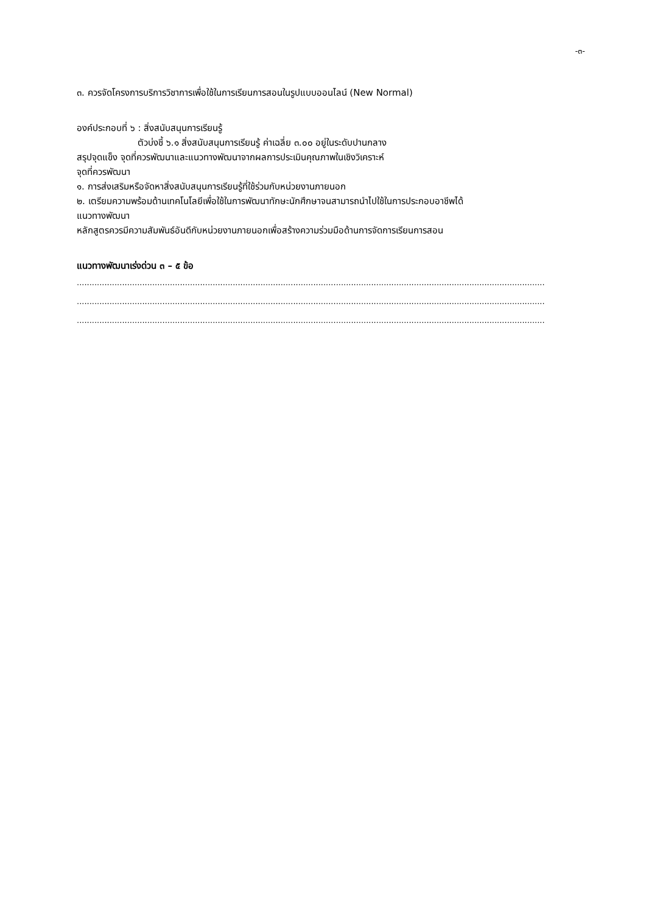-๓-
๓. ควรจัดโครงการบริการวิชาการเพื่อใช้ในการเรียนการสอนในรูปแบบออนไลน์ (New Normal)
องค์ประกอบที่ ๖ : สิ่งสนับสนุนการเรียนรู้
ตัวบ่งชี้ ๖.๑ สิ่งสนับสนุนการเรียนรู้ ค่าเฉลี่ย ๓.๐๐ อยู่ในระดับปานกลาง
สรุปจุดแข็ง จุดที่ควรพัฒนาและแนวทางพัฒนาจากผลการประเมินคุณภาพในเชิงวิเคราะห์
จุดที่ควรพัฒนา
๑. การส่งเสริมหรือจัดหาสิ่งสนับสนุนการเรียนรู้ที่ใช้ร่วมกับหน่วยงานภายนอก
๒. เตรียมความพร้อมด้านเทคโนโลยีเพื่อใช้ในการพัฒนาทักษะนักศึกษาจนสามารถนำไปใช้ในการประกอบอาชีพได้
แนวทางพัฒนา
หลักสูตรควรมีความสัมพันธ์อันดีกับหน่วยงานภายนอกเพื่อสร้างความร่วมมือด้านการจัดการเรียนการสอน
แนวทางพัฒนาเร่งด่วน ๓ – ๕ ข้อ
..........................................................................................................................................................................................
..........................................................................................................................................................................................
..........................................................................................................................................................................................